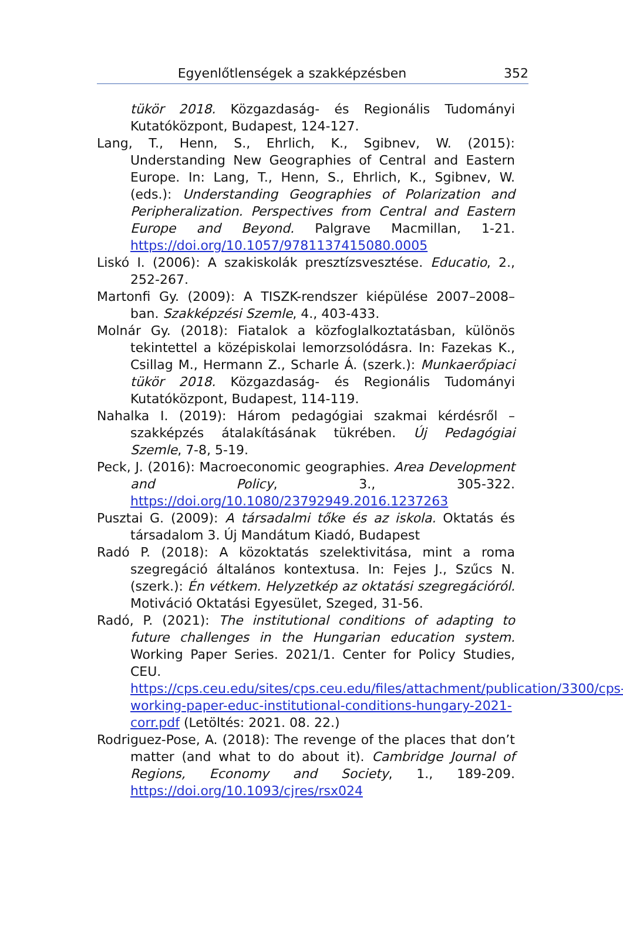Egyenlőtlenségek a szakképzésben
352
tükör 2018. Közgazdaság- és Regionális Tudományi Kutatóközpont, Budapest, 124-127.
Lang, T., Henn, S., Ehrlich, K., Sgibnev, W. (2015): Understanding New Geographies of Central and Eastern Europe. In: Lang, T., Henn, S., Ehrlich, K., Sgibnev, W. (eds.): Understanding Geographies of Polarization and Peripheralization. Perspectives from Central and Eastern Europe and Beyond. Palgrave Macmillan, 1-21. https://doi.org/10.1057/9781137415080.0005
Liskó I. (2006): A szakiskolák presztízsvesztése. Educatio, 2., 252-267.
Martonfi Gy. (2009): A TISZK-rendszer kiépülése 2007–2008–ban. Szakképzési Szemle, 4., 403-433.
Molnár Gy. (2018): Fiatalok a közfoglalkoztatásban, különös tekintettel a középiskolai lemorzsolódásra. In: Fazekas K., Csillag M., Hermann Z., Scharle Á. (szerk.): Munkaerőpiaci tükör 2018. Közgazdaság- és Regionális Tudományi Kutatóközpont, Budapest, 114-119.
Nahalka I. (2019): Három pedagógiai szakmai kérdésről – szakképzés átalakításának tükrében. Új Pedagógiai Szemle, 7-8, 5-19.
Peck, J. (2016): Macroeconomic geographies. Area Development and Policy, 3., 305-322. https://doi.org/10.1080/23792949.2016.1237263
Pusztai G. (2009): A társadalmi tőke és az iskola. Oktatás és társadalom 3. Új Mandátum Kiadó, Budapest
Radó P. (2018): A közoktatás szelektivitása, mint a roma szegregáció általános kontextusa. In: Fejes J., Szűcs N. (szerk.): Én vétkem. Helyzetkép az oktatási szegregációról. Motiváció Oktatási Egyesület, Szeged, 31-56.
Radó, P. (2021): The institutional conditions of adapting to future challenges in the Hungarian education system. Working Paper Series. 2021/1. Center for Policy Studies, CEU. https://cps.ceu.edu/sites/cps.ceu.edu/files/attachment/publication/3300/cps-working-paper-educ-institutional-conditions-hungary-2021-corr.pdf (Letöltés: 2021. 08. 22.)
Rodriguez-Pose, A. (2018): The revenge of the places that don’t matter (and what to do about it). Cambridge Journal of Regions, Economy and Society, 1., 189-209. https://doi.org/10.1093/cjres/rsx024